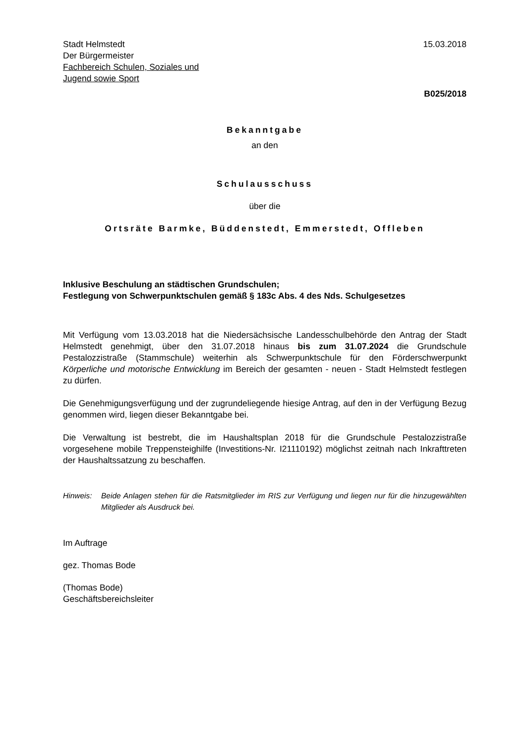Stadt Helmstedt
Der Bürgermeister
Fachbereich Schulen, Soziales und
Jugend sowie Sport
15.03.2018
B025/2018
Bekanntgabe
an den
Schulausschuss
über die
Ortsräte Barmke, Büddenstedt, Emmerstedt, Offleben
Inklusive Beschulung an städtischen Grundschulen;
Festlegung von Schwerpunktschulen gemäß § 183c Abs. 4 des Nds. Schulgesetzes
Mit Verfügung vom 13.03.2018 hat die Niedersächsische Landesschulbehörde den Antrag der Stadt Helmstedt genehmigt, über den 31.07.2018 hinaus bis zum 31.07.2024 die Grundschule Pestalozzistraße (Stammschule) weiterhin als Schwerpunktschule für den Förderschwerpunkt Körperliche und motorische Entwicklung im Bereich der gesamten - neuen - Stadt Helmstedt festlegen zu dürfen.
Die Genehmigungsverfügung und der zugrundeliegende hiesige Antrag, auf den in der Verfügung Bezug genommen wird, liegen dieser Bekanntgabe bei.
Die Verwaltung ist bestrebt, die im Haushaltsplan 2018 für die Grundschule Pestalozzistraße vorgesehene mobile Treppensteighilfe (Investitions-Nr. I21110192) möglichst zeitnah nach Inkrafttreten der Haushaltssatzung zu beschaffen.
Hinweis: Beide Anlagen stehen für die Ratsmitglieder im RIS zur Verfügung und liegen nur für die hinzugewählten Mitglieder als Ausdruck bei.
Im Auftrage
gez. Thomas Bode
(Thomas Bode)
Geschäftsbereichsleiter